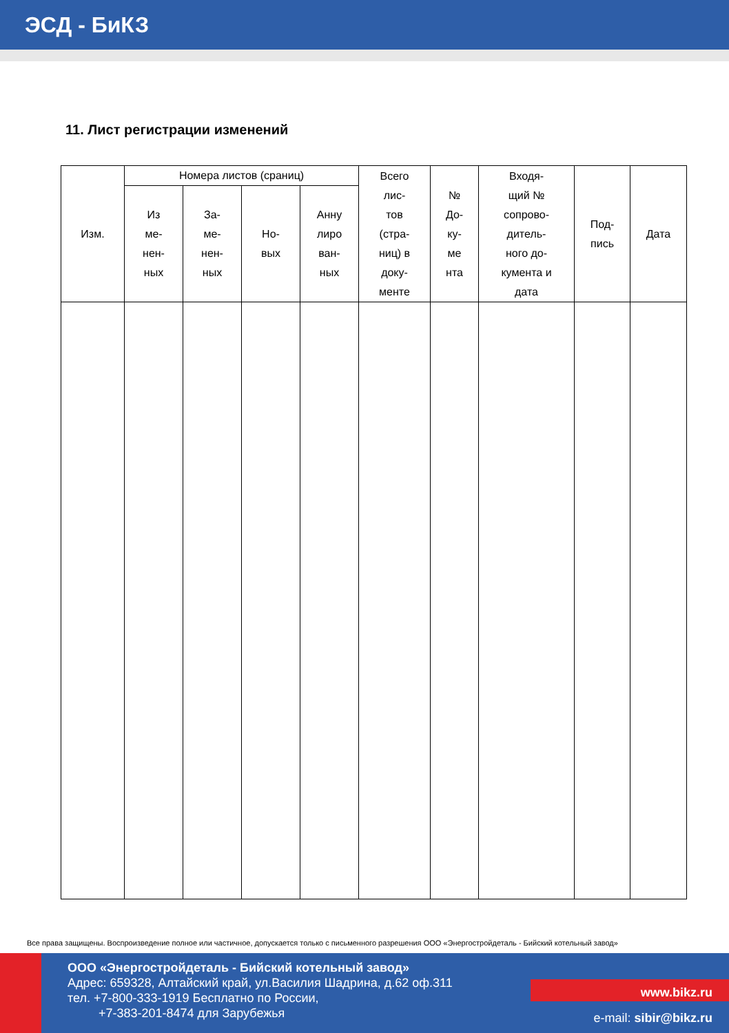ЭСД - БиКЗ
11. Лист регистрации изменений
| Изм. | Номера листов (сраниц) | | | | Всего лис- тов (стра- ниц) в доку- менте | № До- ку- ме нта | Входя- щий № сопрово- дитель- ного до- кумента и дата | Под- пись | Дата |
| --- | --- | --- | --- | --- | --- | --- | --- | --- | --- |
| | Из ме- нен- ных | За- ме- нен- ных | Но- вых | Анну лиро ван- ных | | | | | |
Все права защищены. Воспроизведение полное или частичное, допускается только с письменного разрешения ООО «Энергостройдеталь - Бийский котельный завод»
ООО «Энергостройдеталь - Бийский котельный завод»
Адрес: 659328, Алтайский край, ул.Василия Шадрина, д.62 оф.311
тел. +7-800-333-1919 Бесплатно по России,
+7-383-201-8474 для Зарубежья
www.bikz.ru
e-mail: sibir@bikz.ru